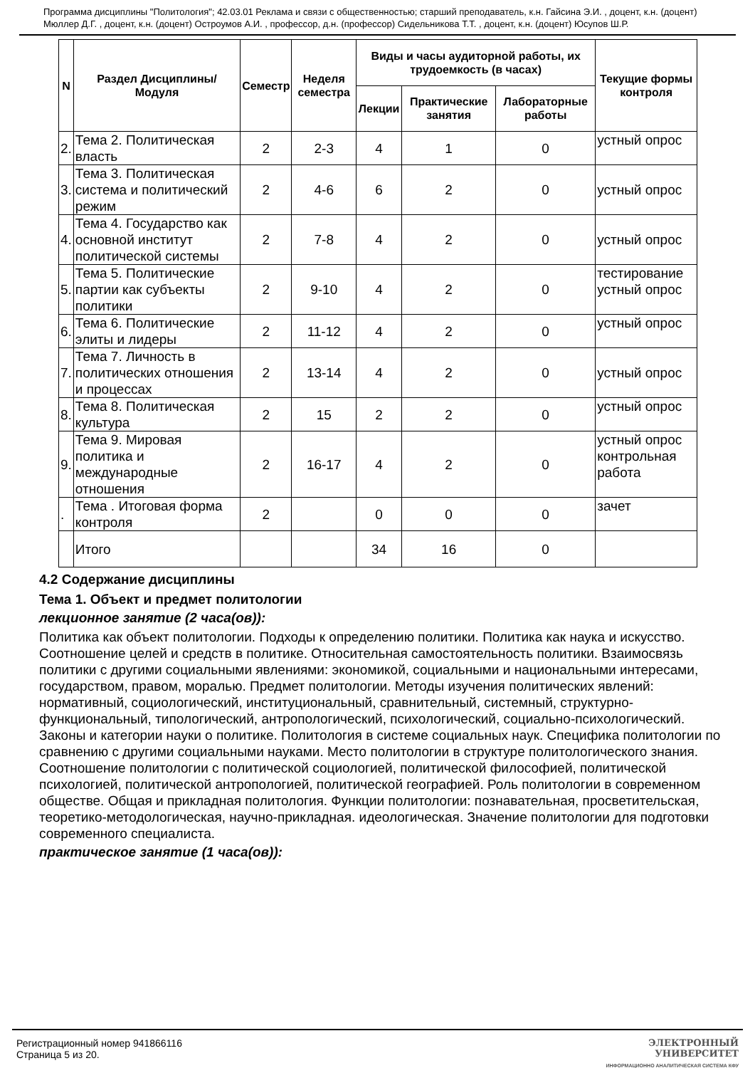Программа дисциплины "Политология"; 42.03.01 Реклама и связи с общественностью; старший преподаватель, к.н. Гайсина Э.И. , доцент, к.н. (доцент) Мюллер Д.Г. , доцент, к.н. (доцент) Остроумов А.И. , профессор, д.н. (профессор) Сидельникова Т.Т. , доцент, к.н. (доцент) Юсупов Ш.Р.
| N | Раздел Дисциплины/ Модуля | Семестр | Неделя семестра | Виды и часы аудиторной работы, их трудоемкость (в часах) | | | Текущие формы контроля |
| --- | --- | --- | --- | --- | --- | --- | --- |
| | | | | Лекции | Практические занятия | Лабораторные работы | |
| 2. | Тема 2. Политическая власть | 2 | 2-3 | 4 | 1 | 0 | устный опрос |
| 3. | Тема 3. Политическая система и политический режим | 2 | 4-6 | 6 | 2 | 0 | устный опрос |
| 4. | Тема 4. Государство как основной институт политической системы | 2 | 7-8 | 4 | 2 | 0 | устный опрос |
| 5. | Тема 5. Политические партии как субъекты политики | 2 | 9-10 | 4 | 2 | 0 | тестирование устный опрос |
| 6. | Тема 6. Политические элиты и лидеры | 2 | 11-12 | 4 | 2 | 0 | устный опрос |
| 7. | Тема 7. Личность в политических отношения и процессах | 2 | 13-14 | 4 | 2 | 0 | устный опрос |
| 8. | Тема 8. Политическая культура | 2 | 15 | 2 | 2 | 0 | устный опрос |
| 9. | Тема 9. Мировая политика и международные отношения | 2 | 16-17 | 4 | 2 | 0 | устный опрос контрольная работа |
| . | Тема . Итоговая форма контроля | 2 | | 0 | 0 | 0 | зачет |
| | Итого | | | 34 | 16 | 0 | |
4.2 Содержание дисциплины
Тема 1. Объект и предмет политологии
лекционное занятие (2 часа(ов)):
Политика как объект политологии. Подходы к определению политики. Политика как наука и искусство. Соотношение целей и средств в политике. Относительная самостоятельность политики. Взаимосвязь политики с другими социальными явлениями: экономикой, социальными и национальными интересами, государством, правом, моралью. Предмет политологии. Методы изучения политических явлений: нормативный, социологический, институциональный, сравнительный, системный, структурно-функциональный, типологический, антропологический, психологический, социально-психологический. Законы и категории науки о политике. Политология в системе социальных наук. Специфика политологии по сравнению с другими социальными науками. Место политологии в структуре политологического знания. Соотношение политологии с политической социологией, политической философией, политической психологией, политической антропологией, политической географией. Роль политологии в современном обществе. Общая и прикладная политология. Функции политологии: познавательная, просветительская, теоретико-методологическая, научно-прикладная. идеологическая. Значение политологии для подготовки современного специалиста.
практическое занятие (1 часа(ов)):
Регистрационный номер 941866116
Страница 5 из 20.
ЭЛЕКТРОННЫЙ
УНИВЕРСИТЕТ
ИНФОРМАЦИОННО АНАЛИТИЧЕСКАЯ СИСТЕМА КФУ